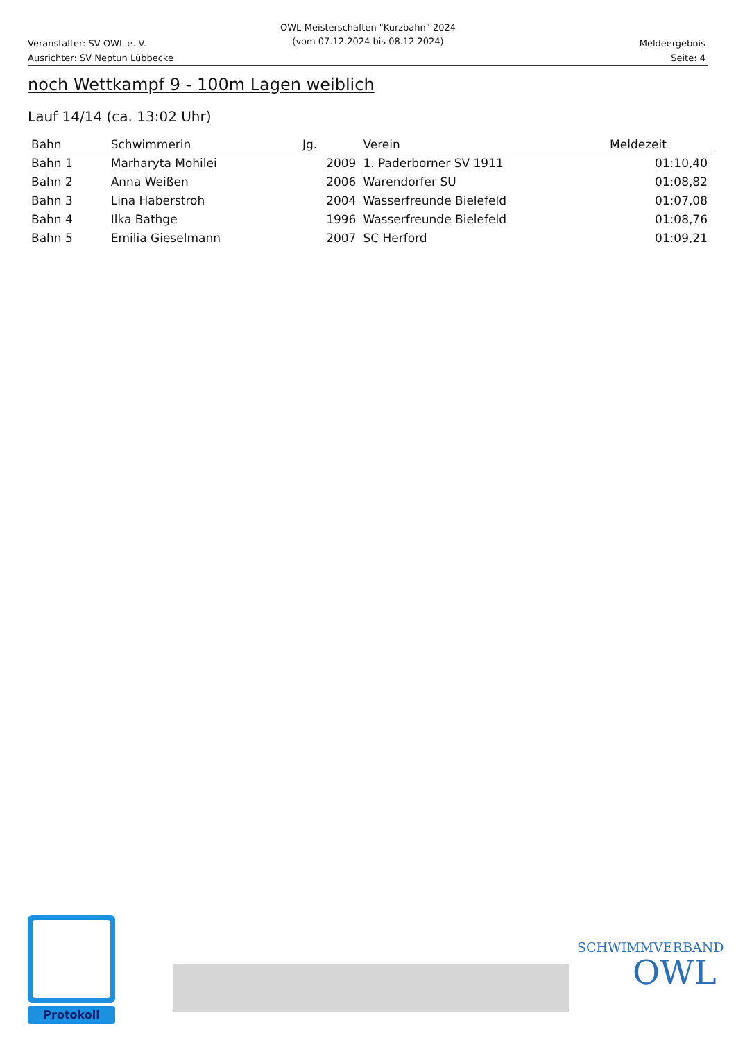OWL-Meisterschaften "Kurzbahn" 2024
(vom 07.12.2024 bis 08.12.2024)
Veranstalter: SV OWL e. V.
Ausrichter: SV Neptun Lübbecke
Meldeergebnis
Seite: 4
noch Wettkampf 9 - 100m Lagen weiblich
Lauf 14/14 (ca. 13:02 Uhr)
| Bahn | Schwimmerin | Jg. | Verein | Meldezeit |
| --- | --- | --- | --- | --- |
| Bahn 1 | Marharyta Mohilei | 2009 | 1. Paderborner SV 1911 | 01:10,40 |
| Bahn 2 | Anna Weißen | 2006 | Warendorfer SU | 01:08,82 |
| Bahn 3 | Lina Haberstroh | 2004 | Wasserfreunde Bielefeld | 01:07,08 |
| Bahn 4 | Ilka Bathge | 1996 | Wasserfreunde Bielefeld | 01:08,76 |
| Bahn 5 | Emilia Gieselmann | 2007 | SC Herford | 01:09,21 |
Protokoll
SCHWIMMVERBAND
OWL